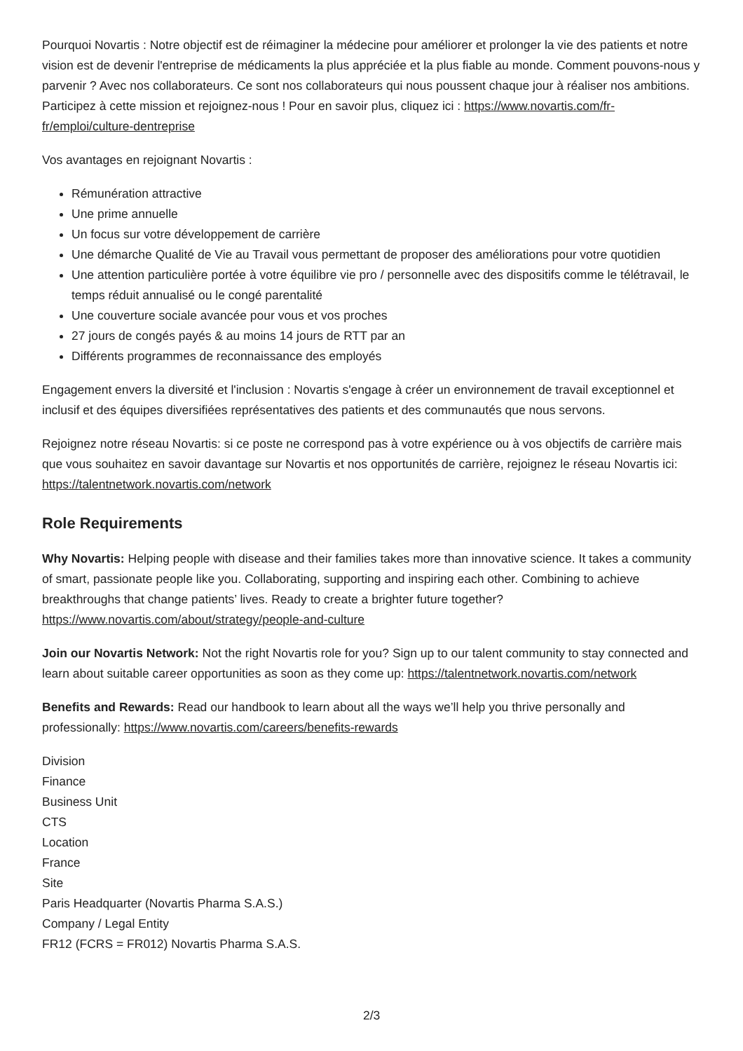Pourquoi Novartis : Notre objectif est de réimaginer la médecine pour améliorer et prolonger la vie des patients et notre vision est de devenir l'entreprise de médicaments la plus appréciée et la plus fiable au monde. Comment pouvons-nous y parvenir ? Avec nos collaborateurs. Ce sont nos collaborateurs qui nous poussent chaque jour à réaliser nos ambitions. Participez à cette mission et rejoignez-nous ! Pour en savoir plus, cliquez ici : https://www.novartis.com/fr-fr/emploi/culture-dentreprise
Vos avantages en rejoignant Novartis :
Rémunération attractive
Une prime annuelle
Un focus sur votre développement de carrière
Une démarche Qualité de Vie au Travail vous permettant de proposer des améliorations pour votre quotidien
Une attention particulière portée à votre équilibre vie pro / personnelle avec des dispositifs comme le télétravail, le temps réduit annualisé ou le congé parentalité
Une couverture sociale avancée pour vous et vos proches
27 jours de congés payés & au moins 14 jours de RTT par an
Différents programmes de reconnaissance des employés
Engagement envers la diversité et l'inclusion : Novartis s'engage à créer un environnement de travail exceptionnel et inclusif et des équipes diversifiées représentatives des patients et des communautés que nous servons.
Rejoignez notre réseau Novartis: si ce poste ne correspond pas à votre expérience ou à vos objectifs de carrière mais que vous souhaitez en savoir davantage sur Novartis et nos opportunités de carrière, rejoignez le réseau Novartis ici: https://talentnetwork.novartis.com/network
Role Requirements
Why Novartis: Helping people with disease and their families takes more than innovative science. It takes a community of smart, passionate people like you. Collaborating, supporting and inspiring each other. Combining to achieve breakthroughs that change patients’ lives. Ready to create a brighter future together? https://www.novartis.com/about/strategy/people-and-culture
Join our Novartis Network: Not the right Novartis role for you? Sign up to our talent community to stay connected and learn about suitable career opportunities as soon as they come up: https://talentnetwork.novartis.com/network
Benefits and Rewards: Read our handbook to learn about all the ways we’ll help you thrive personally and professionally: https://www.novartis.com/careers/benefits-rewards
Division
Finance
Business Unit
CTS
Location
France
Site
Paris Headquarter (Novartis Pharma S.A.S.)
Company / Legal Entity
FR12 (FCRS = FR012) Novartis Pharma S.A.S.
2/3